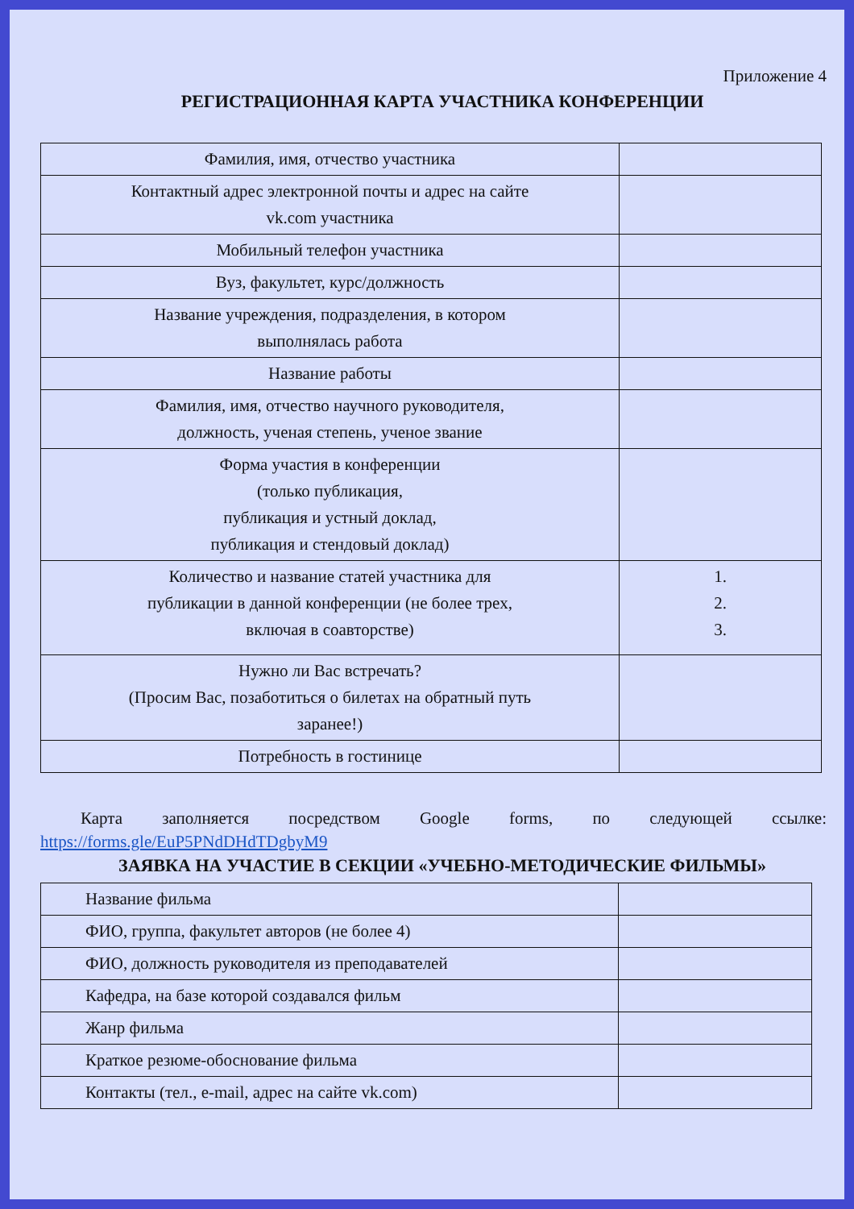Приложение 4
РЕГИСТРАЦИОННАЯ КАРТА УЧАСТНИКА КОНФЕРЕНЦИИ
| Фамилия, имя, отчество участника | |
| Контактный адрес электронной почты и адрес на сайте vk.com участника | |
| Мобильный телефон участника | |
| Вуз, факультет, курс/должность | |
| Название учреждения, подразделения, в котором выполнялась работа | |
| Название работы | |
| Фамилия, имя, отчество научного руководителя, должность, ученая степень, ученое звание | |
| Форма участия в конференции (только публикация, публикация и устный доклад, публикация и стендовый доклад) | |
| Количество и название статей участника для публикации в данной конференции (не более трех, включая в соавторстве) | 1. 2. 3. |
| Нужно ли Вас встречать? (Просим Вас, позаботиться о билетах на обратный путь заранее!) | |
| Потребность в гостинице | |
Карта заполняется посредством Google forms, по следующей ссылке:
https://forms.gle/EuP5PNdDHdTDgbyM9
ЗАЯВКА НА УЧАСТИЕ В СЕКЦИИ «УЧЕБНО-МЕТОДИЧЕСКИЕ ФИЛЬМЫ»
| Название фильма | |
| ФИО, группа, факультет авторов (не более 4) | |
| ФИО, должность руководителя из преподавателей | |
| Кафедра, на базе которой создавался фильм | |
| Жанр фильма | |
| Краткое резюме-обоснование фильма | |
| Контакты (тел., e-mail, адрес на сайте vk.com) | |